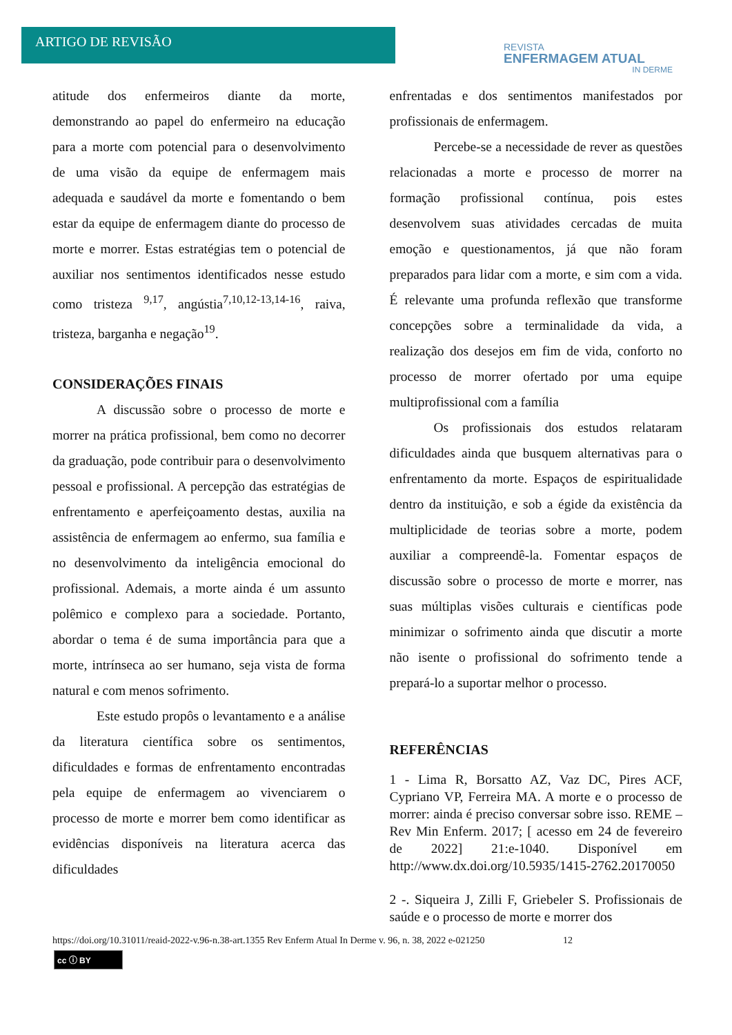ARTIGO DE REVISÃO
REVISTA
ENFERMAGEM ATUAL
IN DERME
atitude dos enfermeiros diante da morte, demonstrando ao papel do enfermeiro na educação para a morte com potencial para o desenvolvimento de uma visão da equipe de enfermagem mais adequada e saudável da morte e fomentando o bem estar da equipe de enfermagem diante do processo de morte e morrer. Estas estratégias tem o potencial de auxiliar nos sentimentos identificados nesse estudo como tristeza <sup>9,17</sup>, angústia<sup>7,10,12-13,14-16</sup>, raiva, tristeza, barganha e negação<sup>19</sup>.
CONSIDERAÇÕES FINAIS
A discussão sobre o processo de morte e morrer na prática profissional, bem como no decorrer da graduação, pode contribuir para o desenvolvimento pessoal e profissional. A percepção das estratégias de enfrentamento e aperfeiçoamento destas, auxilia na assistência de enfermagem ao enfermo, sua família e no desenvolvimento da inteligência emocional do profissional. Ademais, a morte ainda é um assunto polêmico e complexo para a sociedade. Portanto, abordar o tema é de suma importância para que a morte, intrínseca ao ser humano, seja vista de forma natural e com menos sofrimento.
Este estudo propôs o levantamento e a análise da literatura científica sobre os sentimentos, dificuldades e formas de enfrentamento encontradas pela equipe de enfermagem ao vivenciarem o processo de morte e morrer bem como identificar as evidências disponíveis na literatura acerca das dificuldades
enfrentadas e dos sentimentos manifestados por profissionais de enfermagem.
Percebe-se a necessidade de rever as questões relacionadas a morte e processo de morrer na formação profissional contínua, pois estes desenvolvem suas atividades cercadas de muita emoção e questionamentos, já que não foram preparados para lidar com a morte, e sim com a vida. É relevante uma profunda reflexão que transforme concepções sobre a terminalidade da vida, a realização dos desejos em fim de vida, conforto no processo de morrer ofertado por uma equipe multiprofissional com a família
Os profissionais dos estudos relataram dificuldades ainda que busquem alternativas para o enfrentamento da morte. Espaços de espiritualidade dentro da instituição, e sob a égide da existência da multiplicidade de teorias sobre a morte, podem auxiliar a compreendê-la. Fomentar espaços de discussão sobre o processo de morte e morrer, nas suas múltiplas visões culturais e científicas pode minimizar o sofrimento ainda que discutir a morte não isente o profissional do sofrimento tende a prepará-lo a suportar melhor o processo.
REFERÊNCIAS
1 - Lima R, Borsatto AZ, Vaz DC, Pires ACF, Cypriano VP, Ferreira MA. A morte e o processo de morrer: ainda é preciso conversar sobre isso. REME – Rev Min Enferm. 2017; [ acesso em 24 de fevereiro de 2022] 21:e-1040. Disponível em http://www.dx.doi.org/10.5935/1415-2762.20170050
2 -. Siqueira J, Zilli F, Griebeler S. Profissionais de saúde e o processo de morte e morrer dos
https://doi.org/10.31011/reaid-2022-v.96-n.38-art.1355 Rev Enferm Atual In Derme v. 96, n. 38, 2022 e-021250 12
cc ⓘ BY